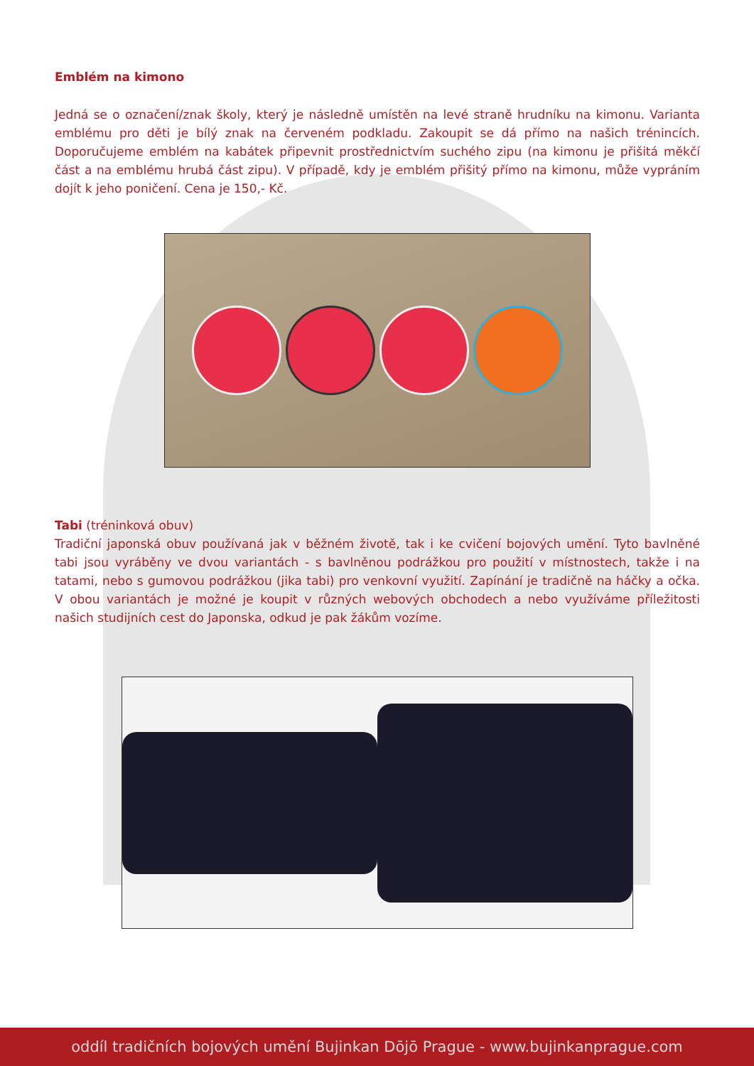Emblém na kimono
Jedná se o označení/znak školy, který je následně umístěn na levé straně hrudníku na kimonu. Varianta emblému pro děti je bílý znak na červeném podkladu. Zakoupit se dá přímo na našich trénincích. Doporučujeme emblém na kabátek připevnit prostřednictvím suchého zipu (na kimonu je přišitá měkčí část a na emblému hrubá část zipu). V případě, kdy je emblém přišitý přímo na kimonu, může vypráním dojít k jeho poničení. Cena je 150,- Kč.
Tabi (tréninková obuv)
Tradiční japonská obuv používaná jak v běžném životě, tak i ke cvičení bojových umění. Tyto bavlněné tabi jsou vyráběny ve dvou variantách - s bavlněnou podrážkou pro použití v místnostech, takže i na tatami, nebo s gumovou podrážkou (jika tabi) pro venkovní využití. Zapínání je tradičně na háčky a očka. V obou variantách je možné je koupit v různých webových obchodech a nebo využíváme příležitosti našich studijních cest do Japonska, odkud je pak žákům vozíme.
oddíl tradičních bojových umění Bujinkan Dōjō Prague - www.bujinkanprague.com